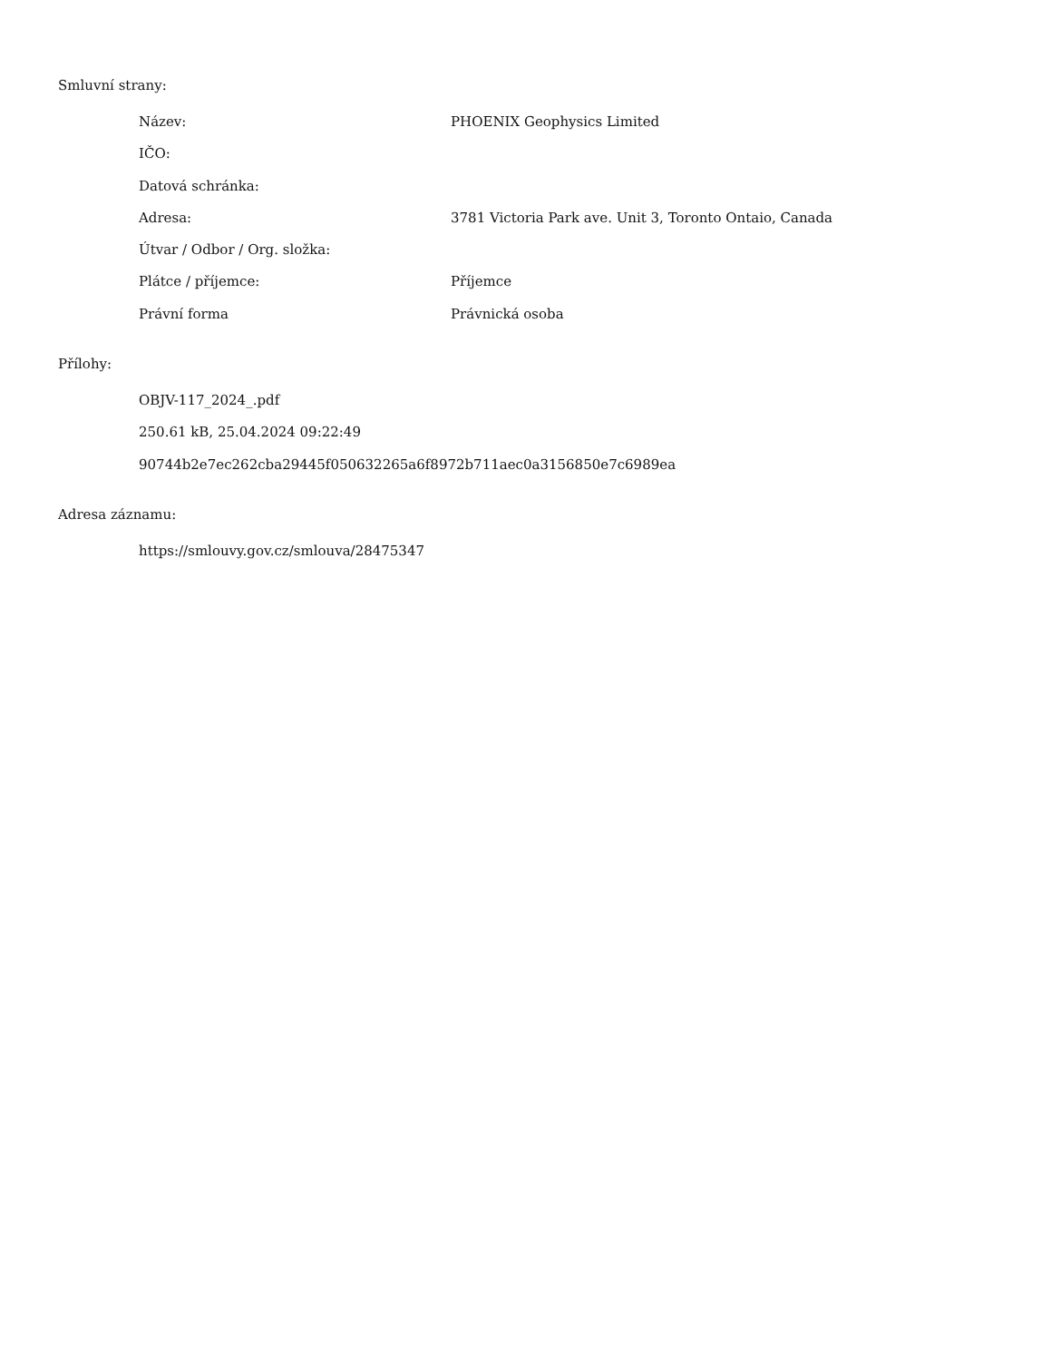Smluvní strany:
Název: PHOENIX Geophysics Limited
IČO:
Datová schránka:
Adresa: 3781 Victoria Park ave. Unit 3, Toronto Ontaio, Canada
Útvar / Odbor / Org. složka:
Plátce / příjemce: Příjemce
Právní forma Právnická osoba
Přílohy:
OBJV-117_2024_.pdf
250.61 kB, 25.04.2024 09:22:49
90744b2e7ec262cba29445f050632265a6f8972b711aec0a3156850e7c6989ea
Adresa záznamu:
https://smlouvy.gov.cz/smlouva/28475347